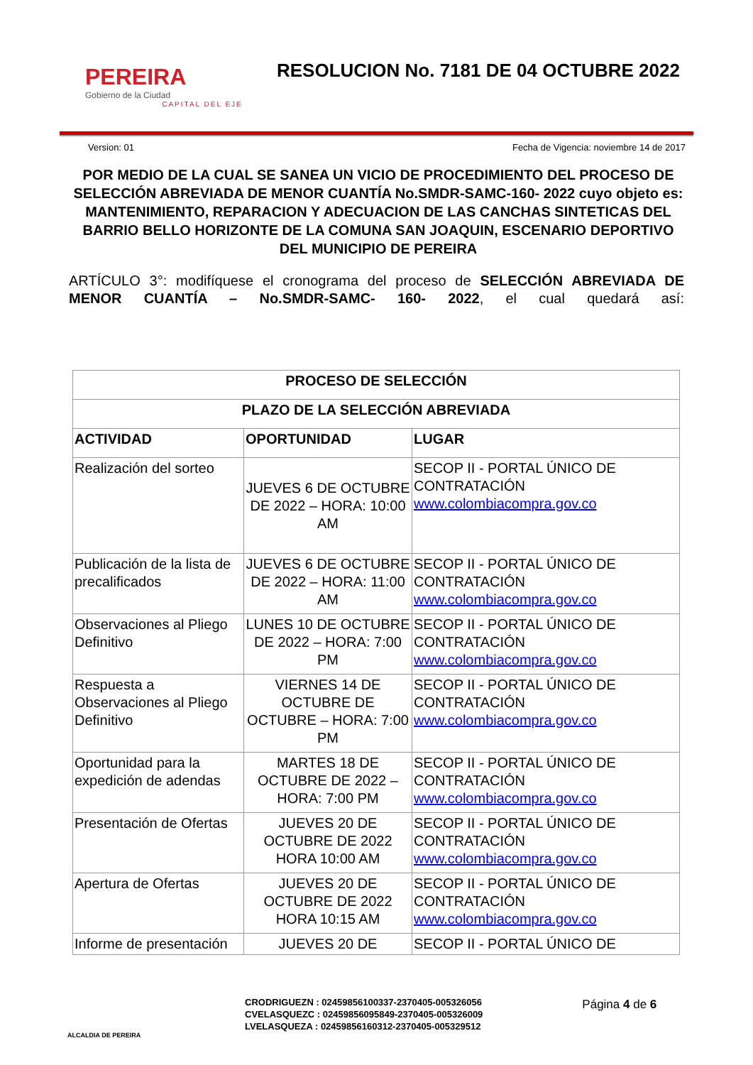PEREIRA
Gobierno de la Ciudad
CAPITAL DEL EJE
RESOLUCION No. 7181 DE 04 OCTUBRE 2022
Version: 01 Fecha de Vigencia: noviembre 14 de 2017
POR MEDIO DE LA CUAL SE SANEA UN VICIO DE PROCEDIMIENTO DEL PROCESO DE SELECCIÓN ABREVIADA DE MENOR CUANTÍA No.SMDR-SAMC-160- 2022 cuyo objeto es: MANTENIMIENTO, REPARACION Y ADECUACION DE LAS CANCHAS SINTETICAS DEL BARRIO BELLO HORIZONTE DE LA COMUNA SAN JOAQUIN, ESCENARIO DEPORTIVO DEL MUNICIPIO DE PEREIRA
ARTÍCULO 3°: modifíquese el cronograma del proceso de SELECCIÓN ABREVIADA DE MENOR CUANTÍA – No.SMDR-SAMC- 160- 2022, el cual quedará así:
| PROCESO DE SELECCIÓN | | |
| --- | --- | --- |
| PLAZO DE LA SELECCIÓN ABREVIADA | | |
| ACTIVIDAD | OPORTUNIDAD | LUGAR |
| Realización del sorteo | JUEVES 6 DE OCTUBRE DE 2022 – HORA: 10:00 AM | SECOP II - PORTAL ÚNICO DE CONTRATACIÓN www.colombiacompra.gov.co |
| Publicación de la lista de precalificados | JUEVES 6 DE OCTUBRE DE 2022 – HORA: 11:00 AM | SECOP II - PORTAL ÚNICO DE CONTRATACIÓN www.colombiacompra.gov.co |
| Observaciones al Pliego Definitivo | LUNES 10 DE OCTUBRE DE 2022 – HORA: 7:00 PM | SECOP II - PORTAL ÚNICO DE CONTRATACIÓN www.colombiacompra.gov.co |
| Respuesta a Observaciones al Pliego Definitivo | VIERNES 14 DE OCTUBRE DE OCTUBRE – HORA: 7:00 PM | SECOP II - PORTAL ÚNICO DE CONTRATACIÓN www.colombiacompra.gov.co |
| Oportunidad para la expedición de adendas | MARTES 18 DE OCTUBRE DE 2022 – HORA: 7:00 PM | SECOP II - PORTAL ÚNICO DE CONTRATACIÓN www.colombiacompra.gov.co |
| Presentación de Ofertas | JUEVES 20 DE OCTUBRE DE 2022 HORA 10:00 AM | SECOP II - PORTAL ÚNICO DE CONTRATACIÓN www.colombiacompra.gov.co |
| Apertura de Ofertas | JUEVES 20 DE OCTUBRE DE 2022 HORA 10:15 AM | SECOP II - PORTAL ÚNICO DE CONTRATACIÓN www.colombiacompra.gov.co |
| Informe de presentación | JUEVES 20 DE | SECOP II - PORTAL ÚNICO DE |
ALCALDIA DE PEREIRA
CRODRIGUEZN : 02459856100337-2370405-005326056
CVELASQUEZC : 02459856095849-2370405-005326009
LVELASQUEZA : 02459856160312-2370405-005329512
Página 4 de 6